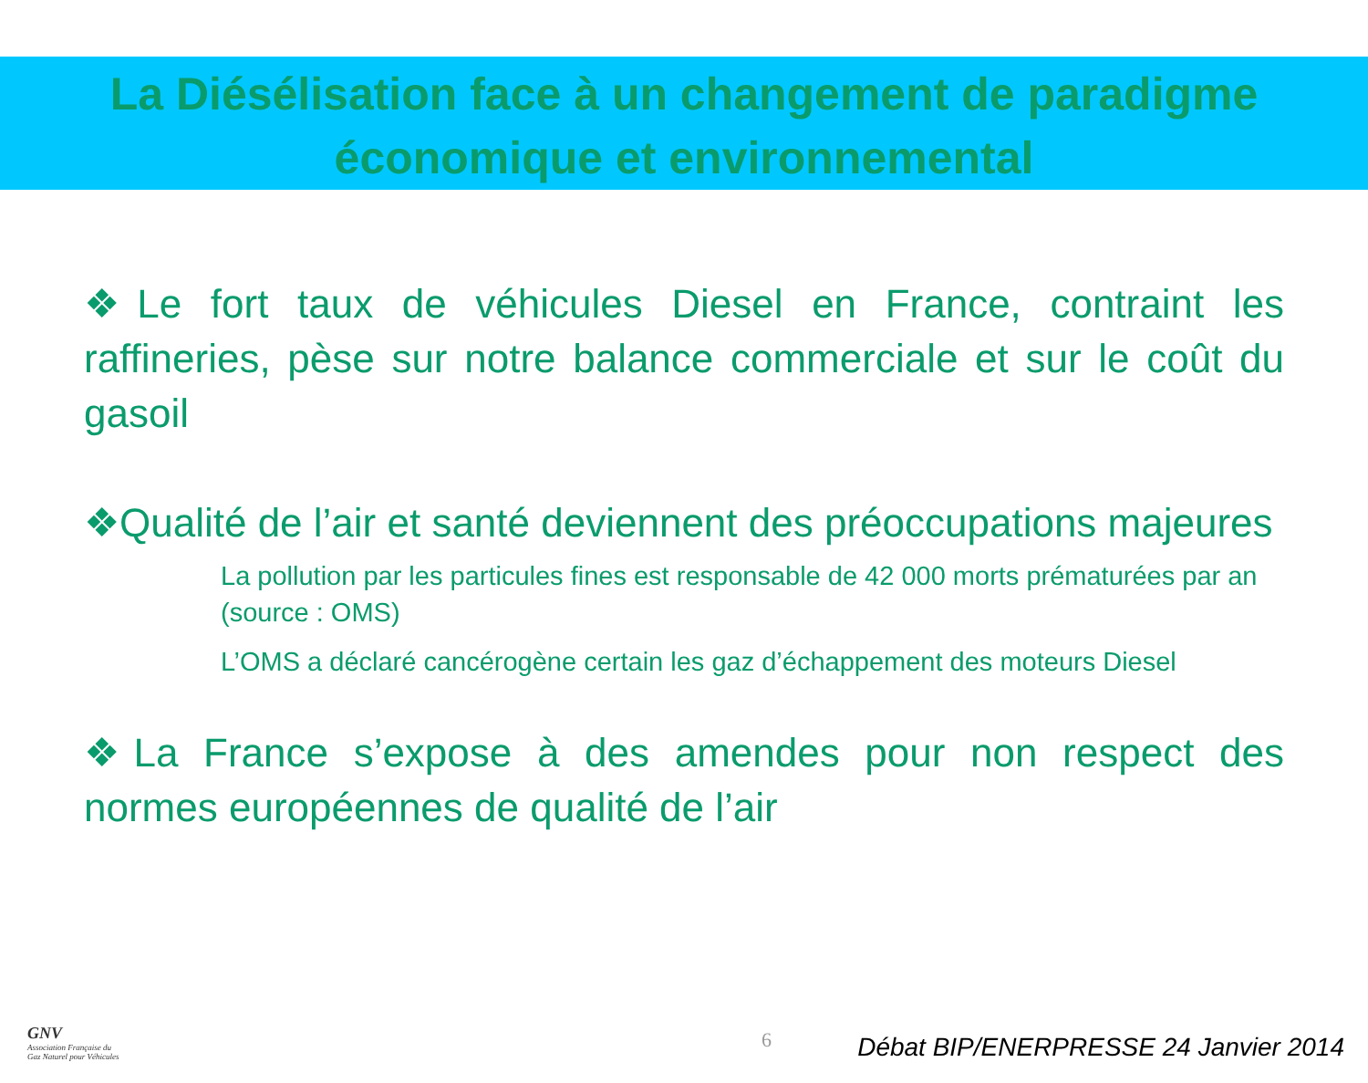La Diésélisation face à un changement de paradigme
économique et environnemental
❖Le fort taux de véhicules Diesel en France, contraint les raffineries, pèse sur notre balance commerciale et sur le coût du gasoil
❖Qualité de l’air et santé deviennent des préoccupations majeures
La pollution par les particules fines est responsable de 42 000 morts prématurées par an (source : OMS)
L’OMS a déclaré cancérogène certain les gaz d’échappement des moteurs Diesel
❖La France s’expose à des amendes pour non respect des normes européennes de qualité de l’air
GNV
Association Française du
Gaz Naturel pour Véhicules
6
Débat BIP/ENERPRESSE 24 Janvier 2014